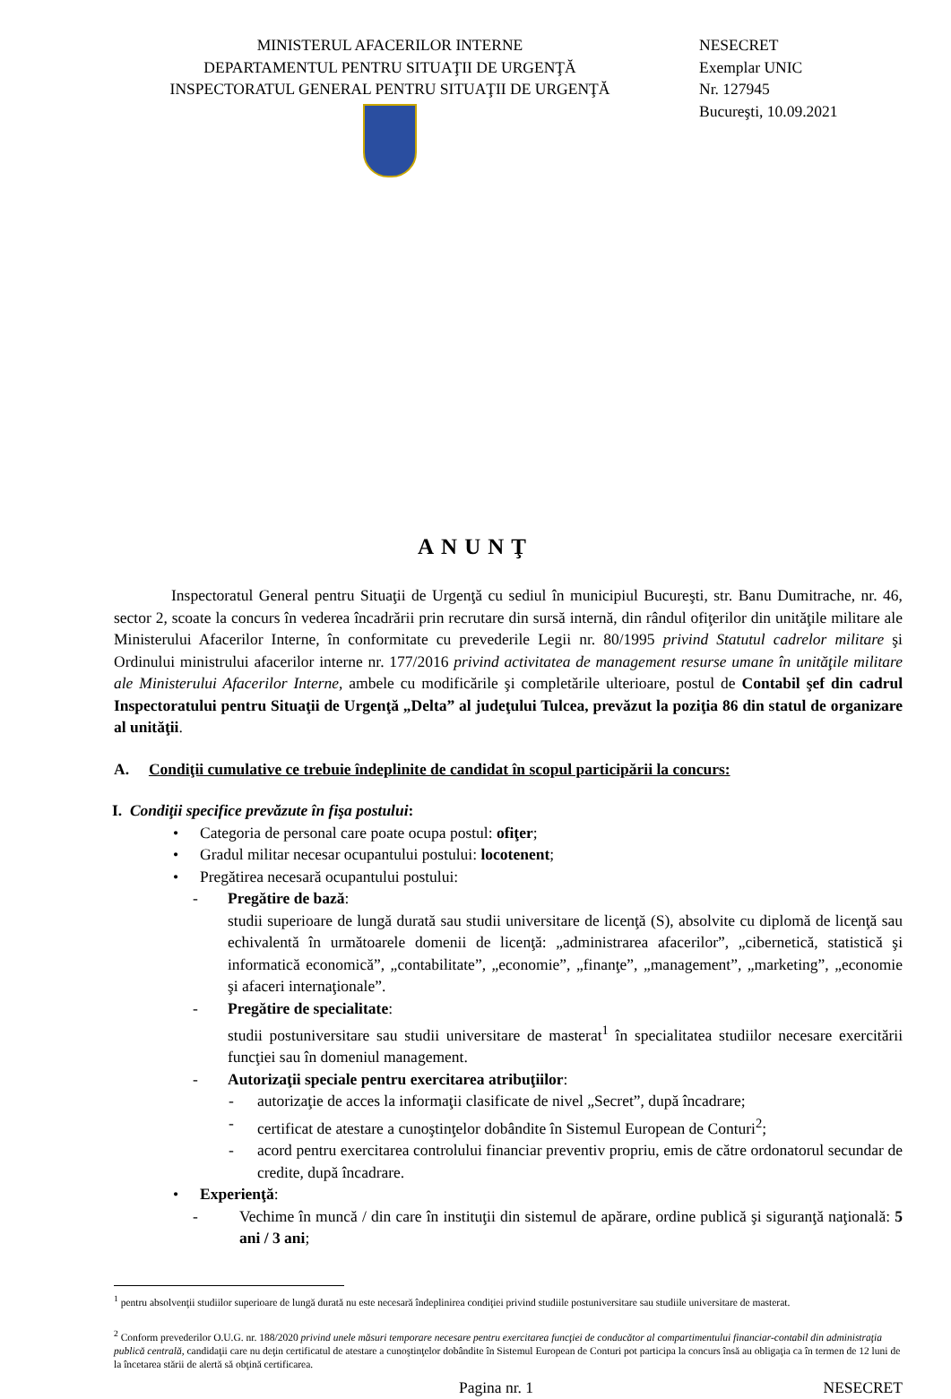MINISTERUL AFACERILOR INTERNE
DEPARTAMENTUL PENTRU SITUAŢII DE URGENŢĂ
INSPECTORATUL GENERAL PENTRU SITUAŢII DE URGENŢĂ
NESECRET
Exemplar UNIC
Nr. 127945
Bucureşti, 10.09.2021
ANUNŢ
Inspectoratul General pentru Situaţii de Urgenţă cu sediul în municipiul Bucureşti, str. Banu Dumitrache, nr. 46, sector 2, scoate la concurs în vederea încadrării prin recrutare din sursă internă, din rândul ofiţerilor din unităţile militare ale Ministerului Afacerilor Interne, în conformitate cu prevederile Legii nr. 80/1995 privind Statutul cadrelor militare şi Ordinului ministrului afacerilor interne nr. 177/2016 privind activitatea de management resurse umane în unităţile militare ale Ministerului Afacerilor Interne, ambele cu modificările şi completările ulterioare, postul de Contabil şef din cadrul Inspectoratului pentru Situaţii de Urgenţă „Delta” al judeţului Tulcea, prevăzut la poziţia 86 din statul de organizare al unităţii.
A. Condiţii cumulative ce trebuie îndeplinite de candidat în scopul participării la concurs:
I. Condiţii specifice prevăzute în fişa postului:
• Categoria de personal care poate ocupa postul: ofiţer;
• Gradul militar necesar ocupantului postului: locotenent;
• Pregătirea necesară ocupantului postului:
- Pregătire de bază:
studii superioare de lungă durată sau studii universitare de licenţă (S), absolvite cu diplomă de licenţă sau echivalentă în următoarele domenii de licenţă: „administrarea afacerilor”, „cibernetică, statistică şi informatică economică”, „contabilitate”, „economie”, „finanţe”, „management”, „marketing”, „economie şi afaceri internaţionale”.
- Pregătire de specialitate:
studii postuniversitare sau studii universitare de masterat<sup>1</sup> în specialitatea studiilor necesare exercitării funcţiei sau în domeniul management.
- Autorizaţii speciale pentru exercitarea atribuţiilor:
- autorizaţie de acces la informaţii clasificate de nivel „Secret”, după încadrare;
- certificat de atestare a cunoştinţelor dobândite în Sistemul European de Conturi<sup>2</sup>;
- acord pentru exercitarea controlului financiar preventiv propriu, emis de către ordonatorul secundar de credite, după încadrare.
• Experienţă:
- Vechime în muncă / din care în instituţii din sistemul de apărare, ordine publică şi siguranţă naţională: 5 ani / 3 ani;
<sup>1</sup> pentru absolvenţii studiilor superioare de lungă durată nu este necesară îndeplinirea condiţiei privind studiile postuniversitare sau studiile universitare de masterat.
<sup>2</sup> Conform prevederilor O.U.G. nr. 188/2020 privind unele măsuri temporare necesare pentru exercitarea funcţiei de conducător al compartimentului financiar-contabil din administraţia publică centrală, candidaţii care nu deţin certificatul de atestare a cunoştinţelor dobândite în Sistemul European de Conturi pot participa la concurs însă au obligaţia ca în termen de 12 luni de la încetarea stării de alertă să obţină certificarea.
Pagina nr. 1 NESECRET